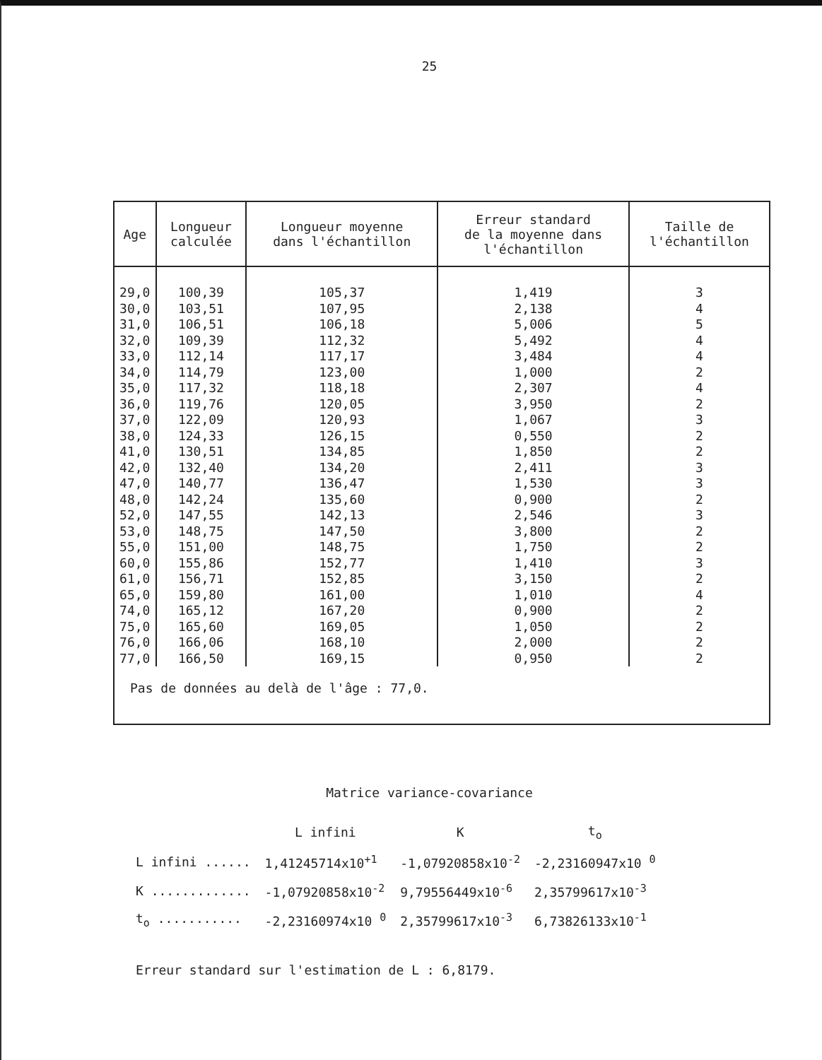25
| Age | Longueur calculée | Longueur moyenne dans l'échantillon | Erreur standard de la moyenne dans l'échantillon | Taille de l'échantillon |
| --- | --- | --- | --- | --- |
| 29,0 | 100,39 | 105,37 | 1,419 | 3 |
| 30,0 | 103,51 | 107,95 | 2,138 | 4 |
| 31,0 | 106,51 | 106,18 | 5,006 | 5 |
| 32,0 | 109,39 | 112,32 | 5,492 | 4 |
| 33,0 | 112,14 | 117,17 | 3,484 | 4 |
| 34,0 | 114,79 | 123,00 | 1,000 | 2 |
| 35,0 | 117,32 | 118,18 | 2,307 | 4 |
| 36,0 | 119,76 | 120,05 | 3,950 | 2 |
| 37,0 | 122,09 | 120,93 | 1,067 | 3 |
| 38,0 | 124,33 | 126,15 | 0,550 | 2 |
| 41,0 | 130,51 | 134,85 | 1,850 | 2 |
| 42,0 | 132,40 | 134,20 | 2,411 | 3 |
| 47,0 | 140,77 | 136,47 | 1,530 | 3 |
| 48,0 | 142,24 | 135,60 | 0,900 | 2 |
| 52,0 | 147,55 | 142,13 | 2,546 | 3 |
| 53,0 | 148,75 | 147,50 | 3,800 | 2 |
| 55,0 | 151,00 | 148,75 | 1,750 | 2 |
| 60,0 | 155,86 | 152,77 | 1,410 | 3 |
| 61,0 | 156,71 | 152,85 | 3,150 | 2 |
| 65,0 | 159,80 | 161,00 | 1,010 | 4 |
| 74,0 | 165,12 | 167,20 | 0,900 | 2 |
| 75,0 | 165,60 | 169,05 | 1,050 | 2 |
| 76,0 | 166,06 | 168,10 | 2,000 | 2 |
| 77,0 | 166,50 | 169,15 | 0,950 | 2 |
Pas de données au delà de l'âge : 77,0.
Matrice variance-covariance
| | L infini | K | t<sub>o</sub> |
| --- | --- | --- | --- |
| L infini ...... | 1,41245714x10<sup>+1</sup> | -1,07920858x10<sup>-2</sup> | -2,23160947x10 <sup>0</sup> |
| K ............. | -1,07920858x10<sup>-2</sup> | 9,79556449x10<sup>-6</sup> | 2,35799617x10<sup>-3</sup> |
| t<sub>o</sub> ........... | -2,23160974x10 <sup>0</sup> | 2,35799617x10<sup>-3</sup> | 6,73826133x10<sup>-1</sup> |
Erreur standard sur l'estimation de L : 6,8179.